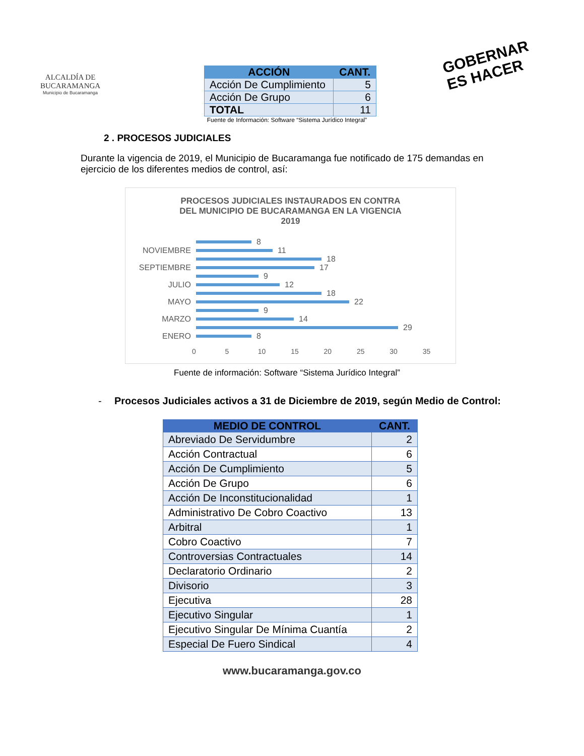ALCALDÍA DE
BUCARAMANGA
Municipio de Bucaramanga
GOBERNAR
ES HACER
| ACCIÓN | CANT. |
| --- | --- |
| Acción De Cumplimiento | 5 |
| Acción De Grupo | 6 |
| TOTAL | 11 |
Fuente de Información: Software “Sistema Jurídico Integral”
2 . PROCESOS JUDICIALES
Durante la vigencia de 2019, el Municipio de Bucaramanga fue notificado de 175 demandas en ejercicio de los diferentes medios de control, así:
PROCESOS JUDICIALES INSTAURADOS EN CONTRA
DEL MUNICIPIO DE BUCARAMANGA EN LA VIGENCIA
2019
8
NOVIEMBRE
11
18
SEPTIEMBRE
17
9
JULIO
12
18
MAYO
22
9
MARZO
14
29
ENERO
8
0 5 10 15 20 25 30 35
Fuente de información: Software “Sistema Jurídico Integral”
- Procesos Judiciales activos a 31 de Diciembre de 2019, según Medio de Control:
| MEDIO DE CONTROL | CANT. |
| --- | --- |
| Abreviado De Servidumbre | 2 |
| Acción Contractual | 6 |
| Acción De Cumplimiento | 5 |
| Acción De Grupo | 6 |
| Acción De Inconstitucionalidad | 1 |
| Administrativo De Cobro Coactivo | 13 |
| Arbitral | 1 |
| Cobro Coactivo | 7 |
| Controversias Contractuales | 14 |
| Declaratorio Ordinario | 2 |
| Divisorio | 3 |
| Ejecutiva | 28 |
| Ejecutivo Singular | 1 |
| Ejecutivo Singular De Mínima Cuantía | 2 |
| Especial De Fuero Sindical | 4 |
www.bucaramanga.gov.co